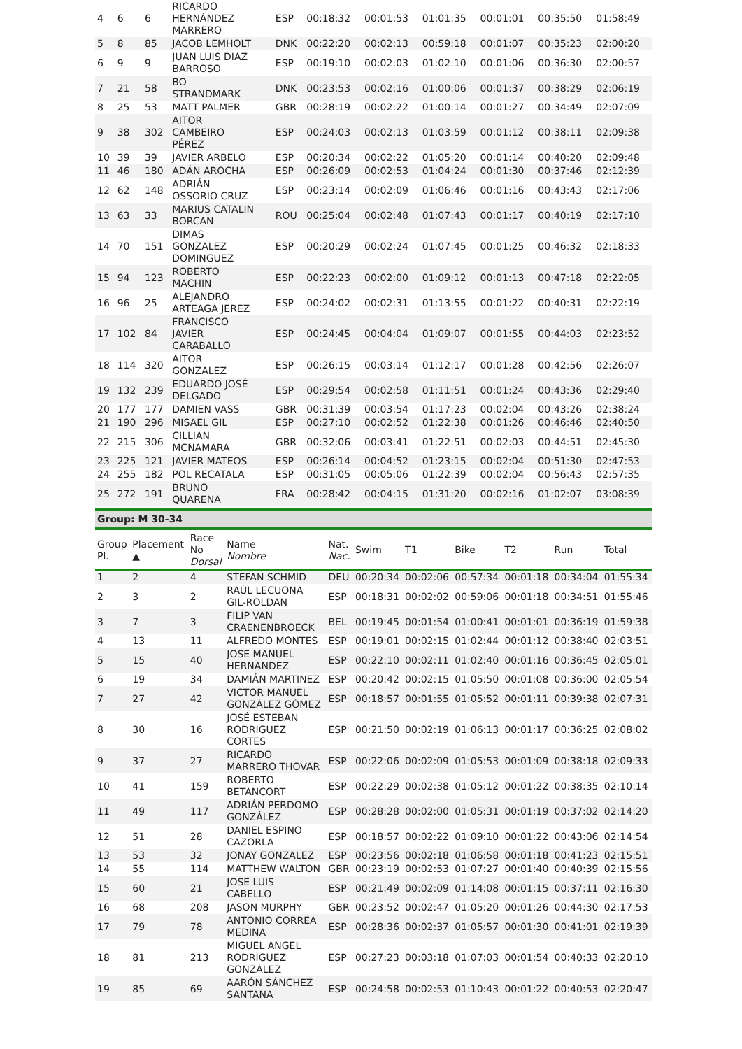| 4 | 6 | 6 | RICARDO HERNÁNDEZ MARRERO | ESP | 00:18:32 | 00:01:53 | 01:01:35 | 00:01:01 | 00:35:50 | 01:58:49 |
| 5 | 8 | 85 | JACOB LEMHOLT | DNK | 00:22:20 | 00:02:13 | 00:59:18 | 00:01:07 | 00:35:23 | 02:00:20 |
| 6 | 9 | 9 | JUAN LUIS DIAZ BARROSO | ESP | 00:19:10 | 00:02:03 | 01:02:10 | 00:01:06 | 00:36:30 | 02:00:57 |
| 7 | 21 | 58 | BO STRANDMARK | DNK | 00:23:53 | 00:02:16 | 01:00:06 | 00:01:37 | 00:38:29 | 02:06:19 |
| 8 | 25 | 53 | MATT PALMER | GBR | 00:28:19 | 00:02:22 | 01:00:14 | 00:01:27 | 00:34:49 | 02:07:09 |
| 9 | 38 | 302 | AITOR CAMBEIRO PÉREZ | ESP | 00:24:03 | 00:02:13 | 01:03:59 | 00:01:12 | 00:38:11 | 02:09:38 |
| 10 | 39 | 39 | JAVIER ARBELO | ESP | 00:20:34 | 00:02:22 | 01:05:20 | 00:01:14 | 00:40:20 | 02:09:48 |
| 11 | 46 | 180 | ADÁN AROCHA | ESP | 00:26:09 | 00:02:53 | 01:04:24 | 00:01:30 | 00:37:46 | 02:12:39 |
| 12 | 62 | 148 | ADRIÁN OSSORIO CRUZ | ESP | 00:23:14 | 00:02:09 | 01:06:46 | 00:01:16 | 00:43:43 | 02:17:06 |
| 13 | 63 | 33 | MARIUS CATALIN BORCAN | ROU | 00:25:04 | 00:02:48 | 01:07:43 | 00:01:17 | 00:40:19 | 02:17:10 |
| 14 | 70 | 151 | DIMAS GONZALEZ DOMINGUEZ | ESP | 00:20:29 | 00:02:24 | 01:07:45 | 00:01:25 | 00:46:32 | 02:18:33 |
| 15 | 94 | 123 | ROBERTO MACHIN | ESP | 00:22:23 | 00:02:00 | 01:09:12 | 00:01:13 | 00:47:18 | 02:22:05 |
| 16 | 96 | 25 | ALEJANDRO ARTEAGA JEREZ | ESP | 00:24:02 | 00:02:31 | 01:13:55 | 00:01:22 | 00:40:31 | 02:22:19 |
| 17 | 102 | 84 | FRANCISCO JAVIER CARABALLO | ESP | 00:24:45 | 00:04:04 | 01:09:07 | 00:01:55 | 00:44:03 | 02:23:52 |
| 18 | 114 | 320 | AITOR GONZALEZ | ESP | 00:26:15 | 00:03:14 | 01:12:17 | 00:01:28 | 00:42:56 | 02:26:07 |
| 19 | 132 | 239 | EDUARDO JOSÉ DELGADO | ESP | 00:29:54 | 00:02:58 | 01:11:51 | 00:01:24 | 00:43:36 | 02:29:40 |
| 20 | 177 | 177 | DAMIEN VASS | GBR | 00:31:39 | 00:03:54 | 01:17:23 | 00:02:04 | 00:43:26 | 02:38:24 |
| 21 | 190 | 296 | MISAEL GIL | ESP | 00:27:10 | 00:02:52 | 01:22:38 | 00:01:26 | 00:46:46 | 02:40:50 |
| 22 | 215 | 306 | CILLIAN MCNAMARA | GBR | 00:32:06 | 00:03:41 | 01:22:51 | 00:02:03 | 00:44:51 | 02:45:30 |
| 23 | 225 | 121 | JAVIER MATEOS | ESP | 00:26:14 | 00:04:52 | 01:23:15 | 00:02:04 | 00:51:30 | 02:47:53 |
| 24 | 255 | 182 | POL RECATALA | ESP | 00:31:05 | 00:05:06 | 01:22:39 | 00:02:04 | 00:56:43 | 02:57:35 |
| 25 | 272 | 191 | BRUNO QUARENA | FRA | 00:28:42 | 00:04:15 | 01:31:20 | 00:02:16 | 01:02:07 | 03:08:39 |
Group: M 30-34
| Group Pl. | Placement ▲ | Race No Dorsal | Name Nombre | Nat. Nac. | Swim | T1 | Bike | T2 | Run | Total |
| --- | --- | --- | --- | --- | --- | --- | --- | --- | --- | --- |
| 1 | 2 | 4 | STEFAN SCHMID | DEU | 00:20:34 | 00:02:06 | 00:57:34 | 00:01:18 | 00:34:04 | 01:55:34 |
| 2 | 3 | 2 | RAÚL LECUONA GIL-ROLDAN | ESP | 00:18:31 | 00:02:02 | 00:59:06 | 00:01:18 | 00:34:51 | 01:55:46 |
| 3 | 7 | 3 | FILIP VAN CRAENENBROECK | BEL | 00:19:45 | 00:01:54 | 01:00:41 | 00:01:01 | 00:36:19 | 01:59:38 |
| 4 | 13 | 11 | ALFREDO MONTES | ESP | 00:19:01 | 00:02:15 | 01:02:44 | 00:01:12 | 00:38:40 | 02:03:51 |
| 5 | 15 | 40 | JOSE MANUEL HERNANDEZ | ESP | 00:22:10 | 00:02:11 | 01:02:40 | 00:01:16 | 00:36:45 | 02:05:01 |
| 6 | 19 | 34 | DAMIÁN MARTINEZ | ESP | 00:20:42 | 00:02:15 | 01:05:50 | 00:01:08 | 00:36:00 | 02:05:54 |
| 7 | 27 | 42 | VICTOR MANUEL GONZÁLEZ GÓMEZ | ESP | 00:18:57 | 00:01:55 | 01:05:52 | 00:01:11 | 00:39:38 | 02:07:31 |
| 8 | 30 | 16 | JOSÉ ESTEBAN RODRIGUEZ CORTES | ESP | 00:21:50 | 00:02:19 | 01:06:13 | 00:01:17 | 00:36:25 | 02:08:02 |
| 9 | 37 | 27 | RICARDO MARRERO THOVAR | ESP | 00:22:06 | 00:02:09 | 01:05:53 | 00:01:09 | 00:38:18 | 02:09:33 |
| 10 | 41 | 159 | ROBERTO BETANCORT | ESP | 00:22:29 | 00:02:38 | 01:05:12 | 00:01:22 | 00:38:35 | 02:10:14 |
| 11 | 49 | 117 | ADRIÁN PERDOMO GONZÁLEZ | ESP | 00:28:28 | 00:02:00 | 01:05:31 | 00:01:19 | 00:37:02 | 02:14:20 |
| 12 | 51 | 28 | DANIEL ESPINO CAZORLA | ESP | 00:18:57 | 00:02:22 | 01:09:10 | 00:01:22 | 00:43:06 | 02:14:54 |
| 13 | 53 | 32 | JONAY GONZALEZ | ESP | 00:23:56 | 00:02:18 | 01:06:58 | 00:01:18 | 00:41:23 | 02:15:51 |
| 14 | 55 | 114 | MATTHEW WALTON | GBR | 00:23:19 | 00:02:53 | 01:07:27 | 00:01:40 | 00:40:39 | 02:15:56 |
| 15 | 60 | 21 | JOSE LUIS CABELLO | ESP | 00:21:49 | 00:02:09 | 01:14:08 | 00:01:15 | 00:37:11 | 02:16:30 |
| 16 | 68 | 208 | JASON MURPHY | GBR | 00:23:52 | 00:02:47 | 01:05:20 | 00:01:26 | 00:44:30 | 02:17:53 |
| 17 | 79 | 78 | ANTONIO CORREA MEDINA | ESP | 00:28:36 | 00:02:37 | 01:05:57 | 00:01:30 | 00:41:01 | 02:19:39 |
| 18 | 81 | 213 | MIGUEL ANGEL RODRÍGUEZ GONZÁLEZ | ESP | 00:27:23 | 00:03:18 | 01:07:03 | 00:01:54 | 00:40:33 | 02:20:10 |
| 19 | 85 | 69 | AARÓN SÁNCHEZ SANTANA | ESP | 00:24:58 | 00:02:53 | 01:10:43 | 00:01:22 | 00:40:53 | 02:20:47 |